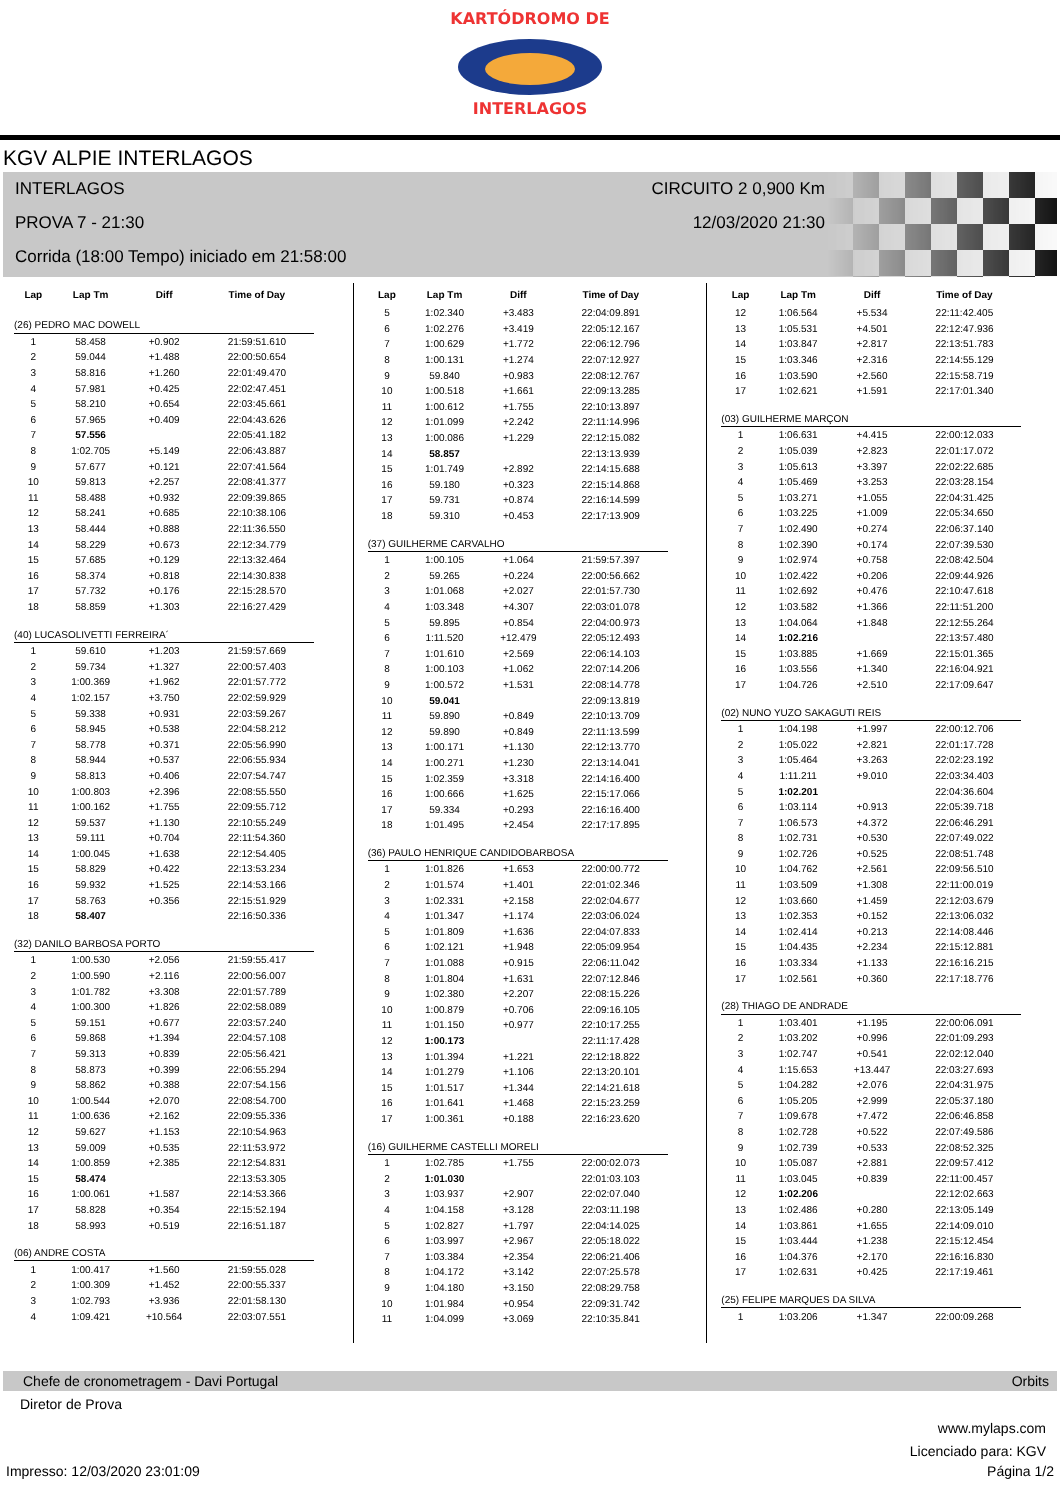KARTÓDROMO DE
INTERLAGOS
KGV ALPIE INTERLAGOS
INTERLAGOS CIRCUITO 2 0,900 Km
PROVA 7 - 21:30 12/03/2020 21:30
Corrida (18:00 Tempo) iniciado em 21:58:00
| Lap | Lap Tm | Diff | Time of Day |
| --- | --- | --- | --- |
| (26) PEDRO MAC DOWELL | | | |
| 1 | 58.458 | +0.902 | 21:59:51.610 |
| 2 | 59.044 | +1.488 | 22:00:50.654 |
| 3 | 58.816 | +1.260 | 22:01:49.470 |
| 4 | 57.981 | +0.425 | 22:02:47.451 |
| 5 | 58.210 | +0.654 | 22:03:45.661 |
| 6 | 57.965 | +0.409 | 22:04:43.626 |
| 7 | 57.556 | | 22:05:41.182 |
| 8 | 1:02.705 | +5.149 | 22:06:43.887 |
| 9 | 57.677 | +0.121 | 22:07:41.564 |
| 10 | 59.813 | +2.257 | 22:08:41.377 |
| 11 | 58.488 | +0.932 | 22:09:39.865 |
| 12 | 58.241 | +0.685 | 22:10:38.106 |
| 13 | 58.444 | +0.888 | 22:11:36.550 |
| 14 | 58.229 | +0.673 | 22:12:34.779 |
| 15 | 57.685 | +0.129 | 22:13:32.464 |
| 16 | 58.374 | +0.818 | 22:14:30.838 |
| 17 | 57.732 | +0.176 | 22:15:28.570 |
| 18 | 58.859 | +1.303 | 22:16:27.429 |
| (40) LUCASOLIVETTI FERREIRA´ | | | |
| 1 | 59.610 | +1.203 | 21:59:57.669 |
| 2 | 59.734 | +1.327 | 22:00:57.403 |
| 3 | 1:00.369 | +1.962 | 22:01:57.772 |
| 4 | 1:02.157 | +3.750 | 22:02:59.929 |
| 5 | 59.338 | +0.931 | 22:03:59.267 |
| 6 | 58.945 | +0.538 | 22:04:58.212 |
| 7 | 58.778 | +0.371 | 22:05:56.990 |
| 8 | 58.944 | +0.537 | 22:06:55.934 |
| 9 | 58.813 | +0.406 | 22:07:54.747 |
| 10 | 1:00.803 | +2.396 | 22:08:55.550 |
| 11 | 1:00.162 | +1.755 | 22:09:55.712 |
| 12 | 59.537 | +1.130 | 22:10:55.249 |
| 13 | 59.111 | +0.704 | 22:11:54.360 |
| 14 | 1:00.045 | +1.638 | 22:12:54.405 |
| 15 | 58.829 | +0.422 | 22:13:53.234 |
| 16 | 59.932 | +1.525 | 22:14:53.166 |
| 17 | 58.763 | +0.356 | 22:15:51.929 |
| 18 | 58.407 | | 22:16:50.336 |
| (32) DANILO BARBOSA PORTO | | | |
| 1 | 1:00.530 | +2.056 | 21:59:55.417 |
| 2 | 1:00.590 | +2.116 | 22:00:56.007 |
| 3 | 1:01.782 | +3.308 | 22:01:57.789 |
| 4 | 1:00.300 | +1.826 | 22:02:58.089 |
| 5 | 59.151 | +0.677 | 22:03:57.240 |
| 6 | 59.868 | +1.394 | 22:04:57.108 |
| 7 | 59.313 | +0.839 | 22:05:56.421 |
| 8 | 58.873 | +0.399 | 22:06:55.294 |
| 9 | 58.862 | +0.388 | 22:07:54.156 |
| 10 | 1:00.544 | +2.070 | 22:08:54.700 |
| 11 | 1:00.636 | +2.162 | 22:09:55.336 |
| 12 | 59.627 | +1.153 | 22:10:54.963 |
| 13 | 59.009 | +0.535 | 22:11:53.972 |
| 14 | 1:00.859 | +2.385 | 22:12:54.831 |
| 15 | 58.474 | | 22:13:53.305 |
| 16 | 1:00.061 | +1.587 | 22:14:53.366 |
| 17 | 58.828 | +0.354 | 22:15:52.194 |
| 18 | 58.993 | +0.519 | 22:16:51.187 |
| (06) ANDRE COSTA | | | |
| 1 | 1:00.417 | +1.560 | 21:59:55.028 |
| 2 | 1:00.309 | +1.452 | 22:00:55.337 |
| 3 | 1:02.793 | +3.936 | 22:01:58.130 |
| 4 | 1:09.421 | +10.564 | 22:03:07.551 |
| Lap | Lap Tm | Diff | Time of Day |
| --- | --- | --- | --- |
| 5 | 1:02.340 | +3.483 | 22:04:09.891 |
| 6 | 1:02.276 | +3.419 | 22:05:12.167 |
| 7 | 1:00.629 | +1.772 | 22:06:12.796 |
| 8 | 1:00.131 | +1.274 | 22:07:12.927 |
| 9 | 59.840 | +0.983 | 22:08:12.767 |
| 10 | 1:00.518 | +1.661 | 22:09:13.285 |
| 11 | 1:00.612 | +1.755 | 22:10:13.897 |
| 12 | 1:01.099 | +2.242 | 22:11:14.996 |
| 13 | 1:00.086 | +1.229 | 22:12:15.082 |
| 14 | 58.857 | | 22:13:13.939 |
| 15 | 1:01.749 | +2.892 | 22:14:15.688 |
| 16 | 59.180 | +0.323 | 22:15:14.868 |
| 17 | 59.731 | +0.874 | 22:16:14.599 |
| 18 | 59.310 | +0.453 | 22:17:13.909 |
| (37) GUILHERME CARVALHO | | | |
| 1 | 1:00.105 | +1.064 | 21:59:57.397 |
| 2 | 59.265 | +0.224 | 22:00:56.662 |
| 3 | 1:01.068 | +2.027 | 22:01:57.730 |
| 4 | 1:03.348 | +4.307 | 22:03:01.078 |
| 5 | 59.895 | +0.854 | 22:04:00.973 |
| 6 | 1:11.520 | +12.479 | 22:05:12.493 |
| 7 | 1:01.610 | +2.569 | 22:06:14.103 |
| 8 | 1:00.103 | +1.062 | 22:07:14.206 |
| 9 | 1:00.572 | +1.531 | 22:08:14.778 |
| 10 | 59.041 | | 22:09:13.819 |
| 11 | 59.890 | +0.849 | 22:10:13.709 |
| 12 | 59.890 | +0.849 | 22:11:13.599 |
| 13 | 1:00.171 | +1.130 | 22:12:13.770 |
| 14 | 1:00.271 | +1.230 | 22:13:14.041 |
| 15 | 1:02.359 | +3.318 | 22:14:16.400 |
| 16 | 1:00.666 | +1.625 | 22:15:17.066 |
| 17 | 59.334 | +0.293 | 22:16:16.400 |
| 18 | 1:01.495 | +2.454 | 22:17:17.895 |
| (36) PAULO HENRIQUE CANDIDOBARBOSA | | | |
| 1 | 1:01.826 | +1.653 | 22:00:00.772 |
| 2 | 1:01.574 | +1.401 | 22:01:02.346 |
| 3 | 1:02.331 | +2.158 | 22:02:04.677 |
| 4 | 1:01.347 | +1.174 | 22:03:06.024 |
| 5 | 1:01.809 | +1.636 | 22:04:07.833 |
| 6 | 1:02.121 | +1.948 | 22:05:09.954 |
| 7 | 1:01.088 | +0.915 | 22:06:11.042 |
| 8 | 1:01.804 | +1.631 | 22:07:12.846 |
| 9 | 1:02.380 | +2.207 | 22:08:15.226 |
| 10 | 1:00.879 | +0.706 | 22:09:16.105 |
| 11 | 1:01.150 | +0.977 | 22:10:17.255 |
| 12 | 1:00.173 | | 22:11:17.428 |
| 13 | 1:01.394 | +1.221 | 22:12:18.822 |
| 14 | 1:01.279 | +1.106 | 22:13:20.101 |
| 15 | 1:01.517 | +1.344 | 22:14:21.618 |
| 16 | 1:01.641 | +1.468 | 22:15:23.259 |
| 17 | 1:00.361 | +0.188 | 22:16:23.620 |
| (16) GUILHERME CASTELLI MORELI | | | |
| 1 | 1:02.785 | +1.755 | 22:00:02.073 |
| 2 | 1:01.030 | | 22:01:03.103 |
| 3 | 1:03.937 | +2.907 | 22:02:07.040 |
| 4 | 1:04.158 | +3.128 | 22:03:11.198 |
| 5 | 1:02.827 | +1.797 | 22:04:14.025 |
| 6 | 1:03.997 | +2.967 | 22:05:18.022 |
| 7 | 1:03.384 | +2.354 | 22:06:21.406 |
| 8 | 1:04.172 | +3.142 | 22:07:25.578 |
| 9 | 1:04.180 | +3.150 | 22:08:29.758 |
| 10 | 1:01.984 | +0.954 | 22:09:31.742 |
| 11 | 1:04.099 | +3.069 | 22:10:35.841 |
| Lap | Lap Tm | Diff | Time of Day |
| --- | --- | --- | --- |
| 12 | 1:06.564 | +5.534 | 22:11:42.405 |
| 13 | 1:05.531 | +4.501 | 22:12:47.936 |
| 14 | 1:03.847 | +2.817 | 22:13:51.783 |
| 15 | 1:03.346 | +2.316 | 22:14:55.129 |
| 16 | 1:03.590 | +2.560 | 22:15:58.719 |
| 17 | 1:02.621 | +1.591 | 22:17:01.340 |
| (03) GUILHERME MARÇON | | | |
| 1 | 1:06.631 | +4.415 | 22:00:12.033 |
| 2 | 1:05.039 | +2.823 | 22:01:17.072 |
| 3 | 1:05.613 | +3.397 | 22:02:22.685 |
| 4 | 1:05.469 | +3.253 | 22:03:28.154 |
| 5 | 1:03.271 | +1.055 | 22:04:31.425 |
| 6 | 1:03.225 | +1.009 | 22:05:34.650 |
| 7 | 1:02.490 | +0.274 | 22:06:37.140 |
| 8 | 1:02.390 | +0.174 | 22:07:39.530 |
| 9 | 1:02.974 | +0.758 | 22:08:42.504 |
| 10 | 1:02.422 | +0.206 | 22:09:44.926 |
| 11 | 1:02.692 | +0.476 | 22:10:47.618 |
| 12 | 1:03.582 | +1.366 | 22:11:51.200 |
| 13 | 1:04.064 | +1.848 | 22:12:55.264 |
| 14 | 1:02.216 | | 22:13:57.480 |
| 15 | 1:03.885 | +1.669 | 22:15:01.365 |
| 16 | 1:03.556 | +1.340 | 22:16:04.921 |
| 17 | 1:04.726 | +2.510 | 22:17:09.647 |
| (02) NUNO YUZO SAKAGUTI REIS | | | |
| 1 | 1:04.198 | +1.997 | 22:00:12.706 |
| 2 | 1:05.022 | +2.821 | 22:01:17.728 |
| 3 | 1:05.464 | +3.263 | 22:02:23.192 |
| 4 | 1:11.211 | +9.010 | 22:03:34.403 |
| 5 | 1:02.201 | | 22:04:36.604 |
| 6 | 1:03.114 | +0.913 | 22:05:39.718 |
| 7 | 1:06.573 | +4.372 | 22:06:46.291 |
| 8 | 1:02.731 | +0.530 | 22:07:49.022 |
| 9 | 1:02.726 | +0.525 | 22:08:51.748 |
| 10 | 1:04.762 | +2.561 | 22:09:56.510 |
| 11 | 1:03.509 | +1.308 | 22:11:00.019 |
| 12 | 1:03.660 | +1.459 | 22:12:03.679 |
| 13 | 1:02.353 | +0.152 | 22:13:06.032 |
| 14 | 1:02.414 | +0.213 | 22:14:08.446 |
| 15 | 1:04.435 | +2.234 | 22:15:12.881 |
| 16 | 1:03.334 | +1.133 | 22:16:16.215 |
| 17 | 1:02.561 | +0.360 | 22:17:18.776 |
| (28) THIAGO DE ANDRADE | | | |
| 1 | 1:03.401 | +1.195 | 22:00:06.091 |
| 2 | 1:03.202 | +0.996 | 22:01:09.293 |
| 3 | 1:02.747 | +0.541 | 22:02:12.040 |
| 4 | 1:15.653 | +13.447 | 22:03:27.693 |
| 5 | 1:04.282 | +2.076 | 22:04:31.975 |
| 6 | 1:05.205 | +2.999 | 22:05:37.180 |
| 7 | 1:09.678 | +7.472 | 22:06:46.858 |
| 8 | 1:02.728 | +0.522 | 22:07:49.586 |
| 9 | 1:02.739 | +0.533 | 22:08:52.325 |
| 10 | 1:05.087 | +2.881 | 22:09:57.412 |
| 11 | 1:03.045 | +0.839 | 22:11:00.457 |
| 12 | 1:02.206 | | 22:12:02.663 |
| 13 | 1:02.486 | +0.280 | 22:13:05.149 |
| 14 | 1:03.861 | +1.655 | 22:14:09.010 |
| 15 | 1:03.444 | +1.238 | 22:15:12.454 |
| 16 | 1:04.376 | +2.170 | 22:16:16.830 |
| 17 | 1:02.631 | +0.425 | 22:17:19.461 |
| (25) FELIPE MARQUES DA SILVA | | | |
| 1 | 1:03.206 | +1.347 | 22:00:09.268 |
Chefe de cronometragem - Davi Portugal Orbits
Diretor de Prova
www.mylaps.com
Licenciado para: KGV
Impresso: 12/03/2020 23:01:09 Página 1/2